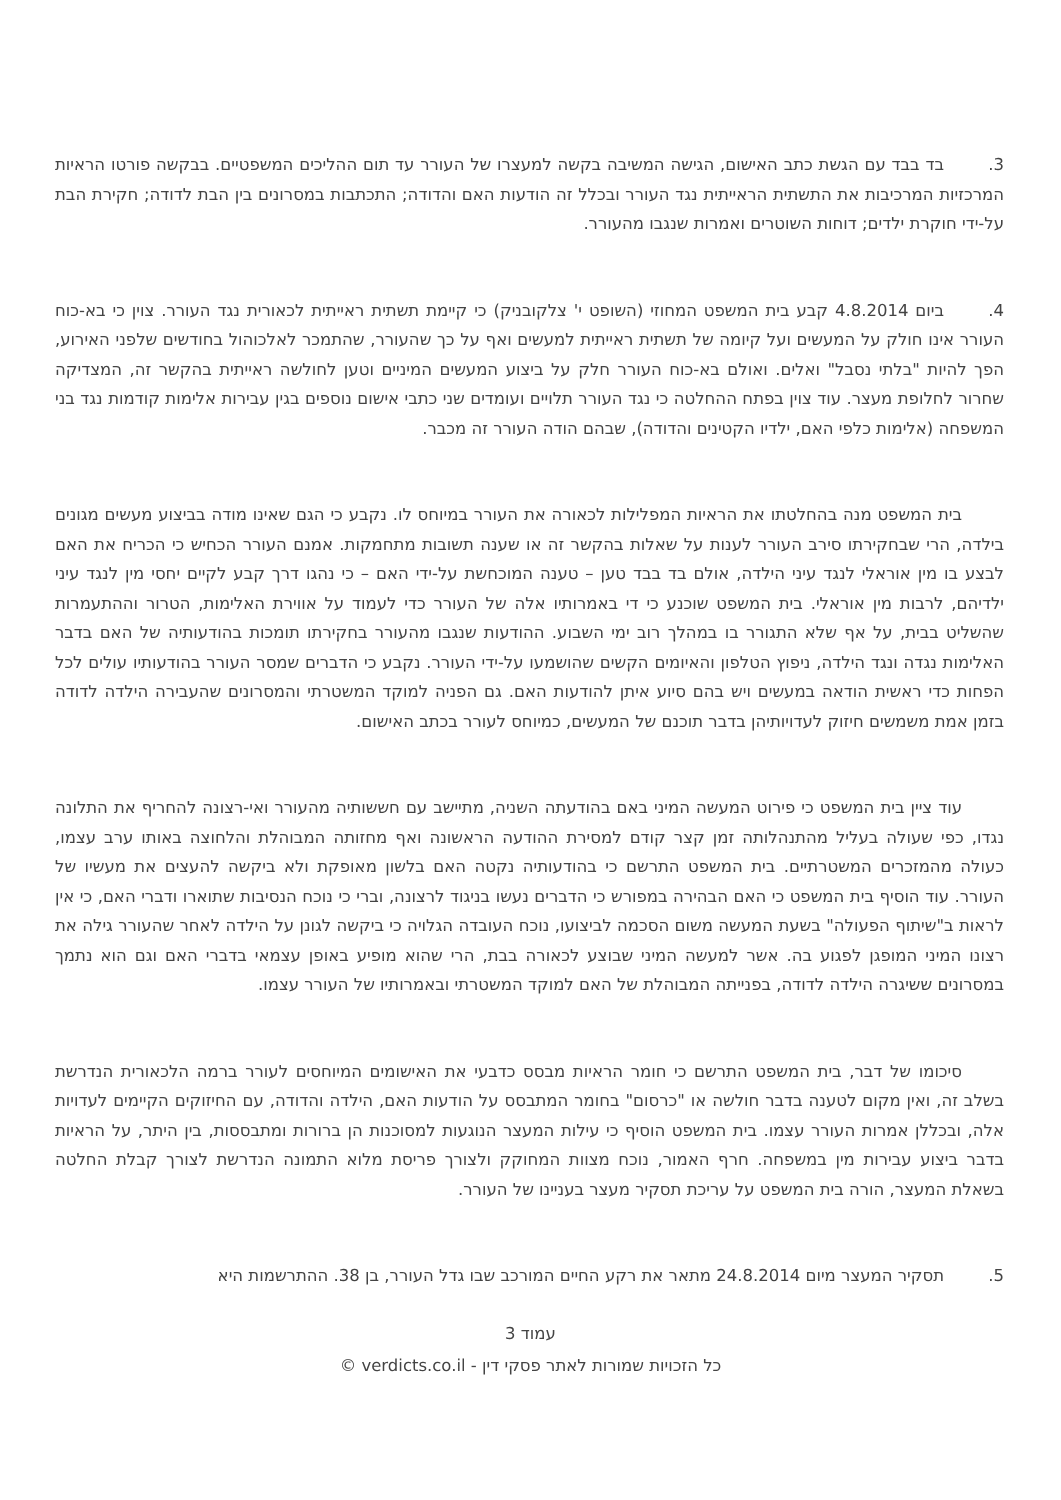3. בד בבד עם הגשת כתב האישום, הגישה המשיבה בקשה למעצרו של העורר עד תום ההליכים המשפטיים. בבקשה פורטו הראיות המרכזיות המרכיבות את התשתית הראייתית נגד העורר ובכלל זה הודעות האם והדודה; התכתבות במסרונים בין הבת לדודה; חקירת הבת על-ידי חוקרת ילדים; דוחות השוטרים ואמרות שנגבו מהעורר.
4. ביום 4.8.2014 קבע בית המשפט המחוזי (השופט י' צלקובניק) כי קיימת תשתית ראייתית לכאורית נגד העורר. צוין כי בא-כוח העורר אינו חולק על המעשים ועל קיומה של תשתית ראייתית למעשים ואף על כך שהעורר, שהתמכר לאלכוהול בחודשים שלפני האירוע, הפך להיות "בלתי נסבל" ואלים. ואולם בא-כוח העורר חלק על ביצוע המעשים המיניים וטען לחולשה ראייתית בהקשר זה, המצדיקה שחרור לחלופת מעצר. עוד צוין בפתח ההחלטה כי נגד העורר תלויים ועומדים שני כתבי אישום נוספים בגין עבירות אלימות קודמות נגד בני המשפחה (אלימות כלפי האם, ילדיו הקטינים והדודה), שבהם הודה העורר זה מכבר.
בית המשפט מנה בהחלטתו את הראיות המפלילות לכאורה את העורר במיוחס לו. נקבע כי הגם שאינו מודה בביצוע מעשים מגונים בילדה, הרי שבחקירתו סירב העורר לענות על שאלות בהקשר זה או שענה תשובות מתחמקות. אמנם העורר הכחיש כי הכריח את האם לבצע בו מין אוראלי לנגד עיני הילדה, אולם בד בבד טען – טענה המוכחשת על-ידי האם – כי נהגו דרך קבע לקיים יחסי מין לנגד עיני ילדיהם, לרבות מין אוראלי. בית המשפט שוכנע כי די באמרותיו אלה של העורר כדי לעמוד על אווירת האלימות, הטרור וההתעמרות שהשליט בבית, על אף שלא התגורר בו במהלך רוב ימי השבוע. ההודעות שנגבו מהעורר בחקירתו תומכות בהודעותיה של האם בדבר האלימות נגדה ונגד הילדה, ניפוץ הטלפון והאיומים הקשים שהושמעו על-ידי העורר. נקבע כי הדברים שמסר העורר בהודעותיו עולים לכל הפחות כדי ראשית הודאה במעשים ויש בהם סיוע איתן להודעות האם. גם הפניה למוקד המשטרתי והמסרונים שהעבירה הילדה לדודה בזמן אמת משמשים חיזוק לעדויותיהן בדבר תוכנם של המעשים, כמיוחס לעורר בכתב האישום.
עוד ציין בית המשפט כי פירוט המעשה המיני באם בהודעתה השניה, מתיישב עם חששותיה מהעורר ואי-רצונה להחריף את התלונה נגדו, כפי שעולה בעליל מהתנהלותה זמן קצר קודם למסירת ההודעה הראשונה ואף מחזותה המבוהלת והלחוצה באותו ערב עצמו, כעולה מהמזכרים המשטרתיים. בית המשפט התרשם כי בהודעותיה נקטה האם בלשון מאופקת ולא ביקשה להעצים את מעשיו של העורר. עוד הוסיף בית המשפט כי האם הבהירה במפורש כי הדברים נעשו בניגוד לרצונה, וברי כי נוכח הנסיבות שתוארו ודברי האם, כי אין לראות ב"שיתוף הפעולה" בשעת המעשה משום הסכמה לביצועו, נוכח העובדה הגלויה כי ביקשה לגונן על הילדה לאחר שהעורר גילה את רצונו המיני המופגן לפגוע בה. אשר למעשה המיני שבוצע לכאורה בבת, הרי שהוא מופיע באופן עצמאי בדברי האם וגם הוא נתמך במסרונים ששיגרה הילדה לדודה, בפנייתה המבוהלת של האם למוקד המשטרתי ובאמרותיו של העורר עצמו.
סיכומו של דבר, בית המשפט התרשם כי חומר הראיות מבסס כדבעי את האישומים המיוחסים לעורר ברמה הלכאורית הנדרשת בשלב זה, ואין מקום לטענה בדבר חולשה או "כרסום" בחומר המתבסס על הודעות האם, הילדה והדודה, עם החיזוקים הקיימים לעדויות אלה, ובכללן אמרות העורר עצמו. בית המשפט הוסיף כי עילות המעצר הנוגעות למסוכנות הן ברורות ומתבססות, בין היתר, על הראיות בדבר ביצוע עבירות מין במשפחה. חרף האמור, נוכח מצוות המחוקק ולצורך פריסת מלוא התמונה הנדרשת לצורך קבלת החלטה בשאלת המעצר, הורה בית המשפט על עריכת תסקיר מעצר בעניינו של העורר.
5. תסקיר המעצר מיום 24.8.2014 מתאר את רקע החיים המורכב שבו גדל העורר, בן 38. ההתרשמות היא
עמוד 3
כל הזכויות שמורות לאתר פסקי דין - verdicts.co.il ©